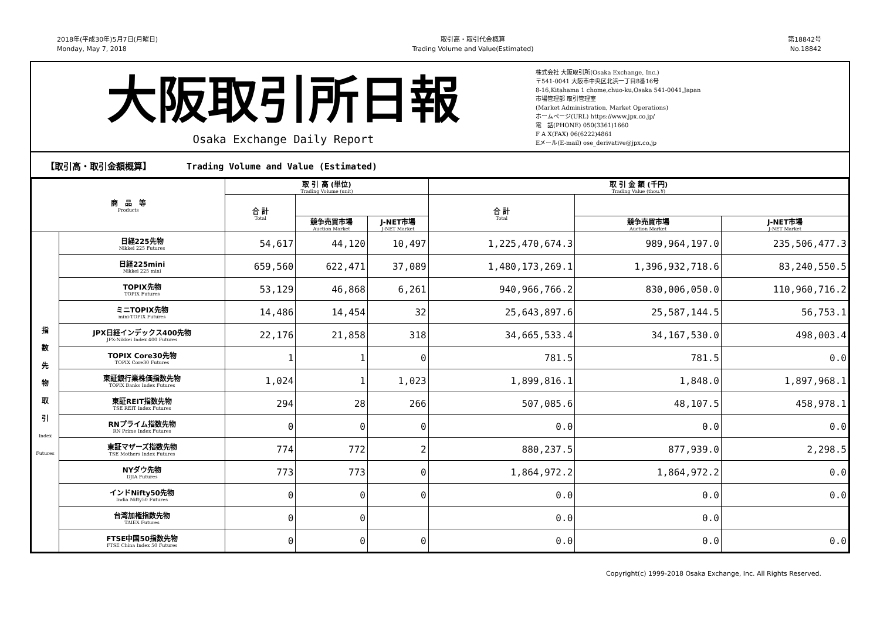2018年(平成30年)5月7日(月曜日)
Monday, May 7, 2018
取引高・取引代金概算
Trading Volume and Value(Estimated)
第18842号
No.18842
大阪取引所日報
Osaka Exchange Daily Report
株式会社 大阪取引所(Osaka Exchange, Inc.)
〒541-0041 大阪市中央区北浜一丁目8番16号
8-16,Kitahama 1 chome,chuo-ku,Osaka 541-0041,Japan
市場管理部 取引管理室
(Market Administration, Market Operations)
ホームページ(URL) https://www.jpx.co.jp/
電　話(PHONE) 050(3361)1660
F A X(FAX) 06(6222)4861
Eメール(E-mail) ose_derivative@jpx.co.jp
【取引高・取引金額概算】 Trading Volume and Value (Estimated)
| 商 品 等 Products | | 取 引 高 (単位) Trading Volume (unit) | | | 取 引 金 額 (千円) Trading Value (thou.¥) | | |
| --- | --- | --- | --- | --- | --- | --- | --- |
| | | 合 計 Total | | | 合 計 Total | | |
| | | | 競争売買市場 Auction Market | J-NET市場 J-NET Market | | 競争売買市場 Auction Market | J-NET市場 J-NET Market |
| 指 数 先 物 取 引 Index Futures | 日経225先物 Nikkei 225 Futures | 54,617 | 44,120 | 10,497 | 1,225,470,674.3 | 989,964,197.0 | 235,506,477.3 |
| | 日経225mini Nikkei 225 mini | 659,560 | 622,471 | 37,089 | 1,480,173,269.1 | 1,396,932,718.6 | 83,240,550.5 |
| | TOPIX先物 TOPIX Futures | 53,129 | 46,868 | 6,261 | 940,966,766.2 | 830,006,050.0 | 110,960,716.2 |
| | ミニTOPIX先物 mini-TOPIX Futures | 14,486 | 14,454 | 32 | 25,643,897.6 | 25,587,144.5 | 56,753.1 |
| | JPX日経インデックス400先物 JPX-Nikkei Index 400 Futures | 22,176 | 21,858 | 318 | 34,665,533.4 | 34,167,530.0 | 498,003.4 |
| | TOPIX Core30先物 TOPIX Core30 Futures | 1 | 1 | 0 | 781.5 | 781.5 | 0.0 |
| | 東証銀行業株価指数先物 TOPIX Banks Index Futures | 1,024 | 1 | 1,023 | 1,899,816.1 | 1,848.0 | 1,897,968.1 |
| | 東証REIT指数先物 TSE REIT Index Futures | 294 | 28 | 266 | 507,085.6 | 48,107.5 | 458,978.1 |
| | RNプライム指数先物 RN Prime Index Futures | 0 | 0 | 0 | 0.0 | 0.0 | 0.0 |
| | 東証マザーズ指数先物 TSE Mothers Index Futures | 774 | 772 | 2 | 880,237.5 | 877,939.0 | 2,298.5 |
| | NYダウ先物 DJIA Futures | 773 | 773 | 0 | 1,864,972.2 | 1,864,972.2 | 0.0 |
| | インドNifty50先物 India Nifty50 Futures | 0 | 0 | 0 | 0.0 | 0.0 | 0.0 |
| | 台湾加権指数先物 TAIEX Futures | 0 | 0 | | 0.0 | 0.0 | |
| | FTSE中国50指数先物 FTSE China Index 50 Futures | 0 | 0 | 0 | 0.0 | 0.0 | 0.0 |
Copyright(c) 1999-2018 Osaka Exchange, Inc. All Rights Reserved.